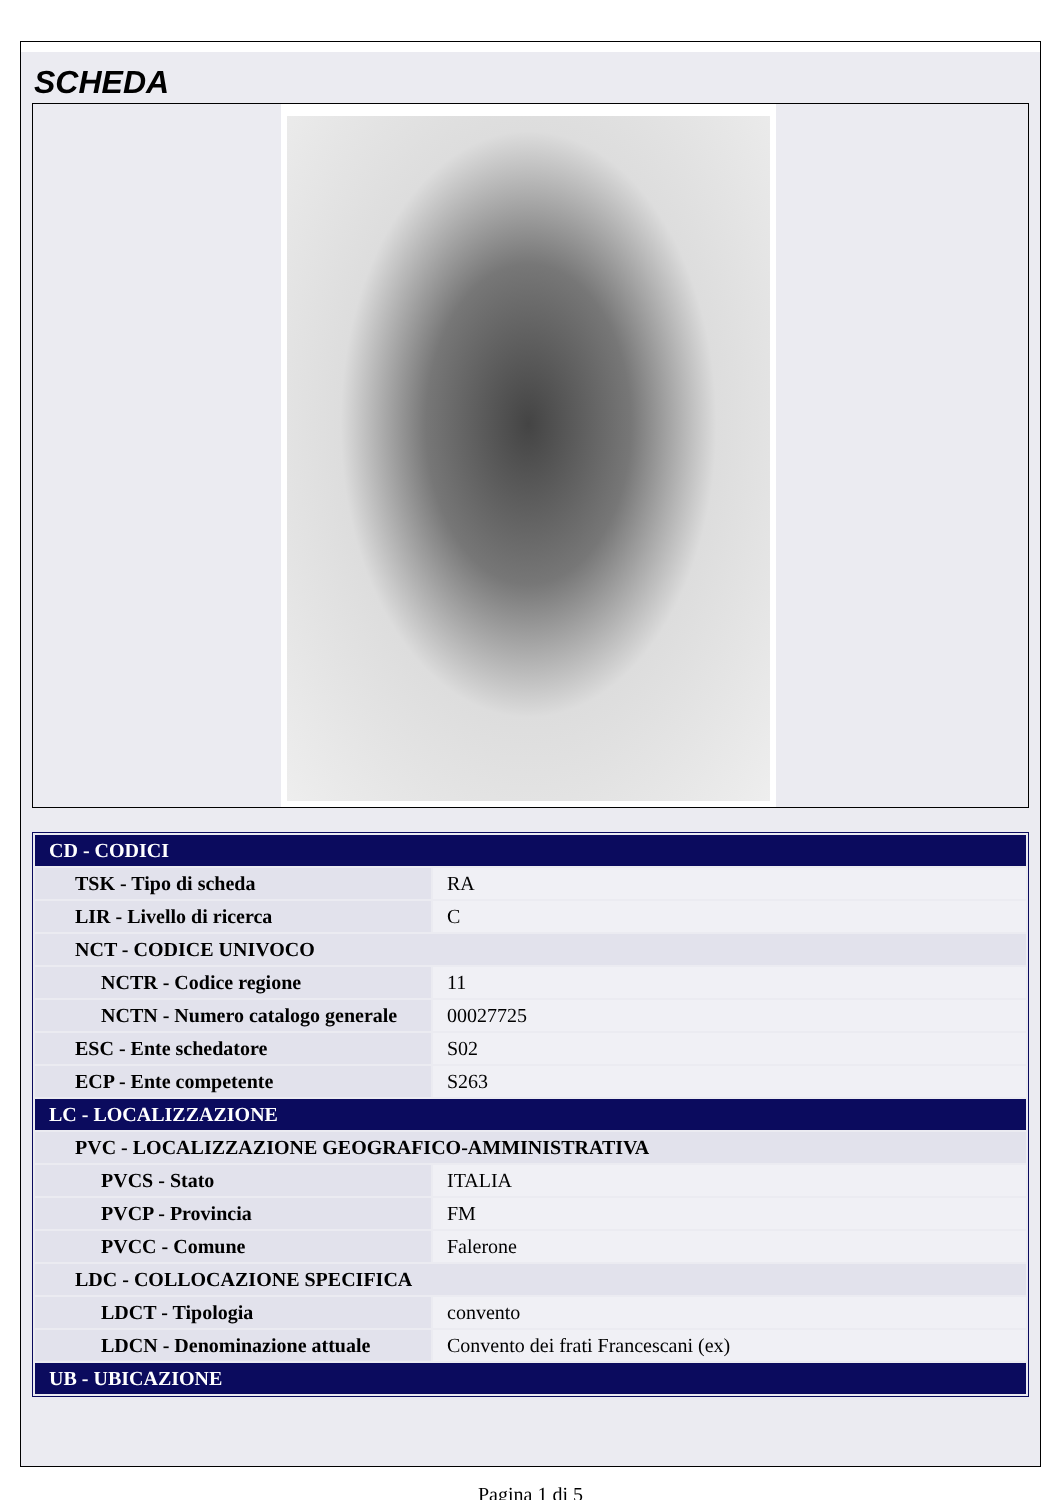SCHEDA
| CD - CODICI | |
| TSK - Tipo di scheda | RA |
| LIR - Livello di ricerca | C |
| NCT - CODICE UNIVOCO | |
| NCTR - Codice regione | 11 |
| NCTN - Numero catalogo generale | 00027725 |
| ESC - Ente schedatore | S02 |
| ECP - Ente competente | S263 |
| LC - LOCALIZZAZIONE | |
| PVC - LOCALIZZAZIONE GEOGRAFICO-AMMINISTRATIVA | |
| PVCS - Stato | ITALIA |
| PVCP - Provincia | FM |
| PVCC - Comune | Falerone |
| LDC - COLLOCAZIONE SPECIFICA | |
| LDCT - Tipologia | convento |
| LDCN - Denominazione attuale | Convento dei frati Francescani (ex) |
| UB - UBICAZIONE | |
Pagina 1 di 5